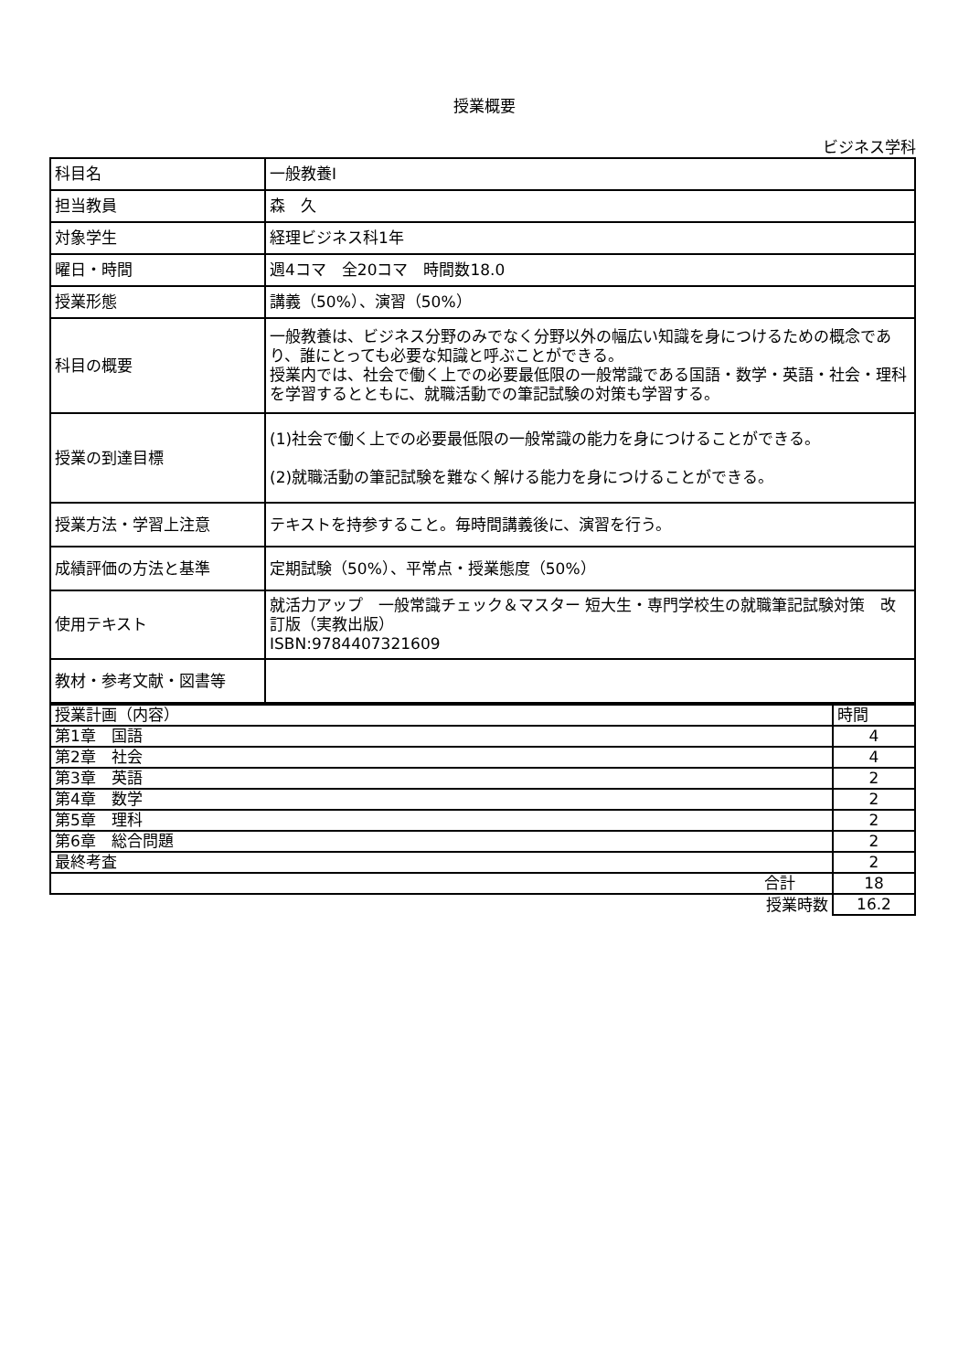授業概要
ビジネス学科
| 科目名 | 一般教養Ⅰ |
| 担当教員 | 森 久 |
| 対象学生 | 経理ビジネス科1年 |
| 曜日・時間 | 週4コマ 全20コマ 時間数18.0 |
| 授業形態 | 講義（50%）、演習（50%） |
| 科目の概要 | 一般教養は、ビジネス分野のみでなく分野以外の幅広い知識を身につけるための概念であり、誰にとっても必要な知識と呼ぶことができる。 授業内では、社会で働く上での必要最低限の一般常識である国語・数学・英語・社会・理科を学習するとともに、就職活動での筆記試験の対策も学習する。 |
| 授業の到達目標 | (1)社会で働く上での必要最低限の一般常識の能力を身につけることができる。 (2)就職活動の筆記試験を難なく解ける能力を身につけることができる。 |
| 授業方法・学習上注意 | テキストを持参すること。毎時間講義後に、演習を行う。 |
| 成績評価の方法と基準 | 定期試験（50%）、平常点・授業態度（50%） |
| 使用テキスト | 就活力アップ 一般常識チェック＆マスター 短大生・専門学校生の就職筆記試験対策 改訂版（実教出版） ISBN:9784407321609 |
| 教材・参考文献・図書等 | |
| 授業計画（内容） | 時間 |
| 第1章 国語 | 4 |
| 第2章 社会 | 4 |
| 第3章 英語 | 2 |
| 第4章 数学 | 2 |
| 第5章 理科 | 2 |
| 第6章 総合問題 | 2 |
| 最終考査 | 2 |
| 合計 | 18 |
| 授業時数 | 16.2 |